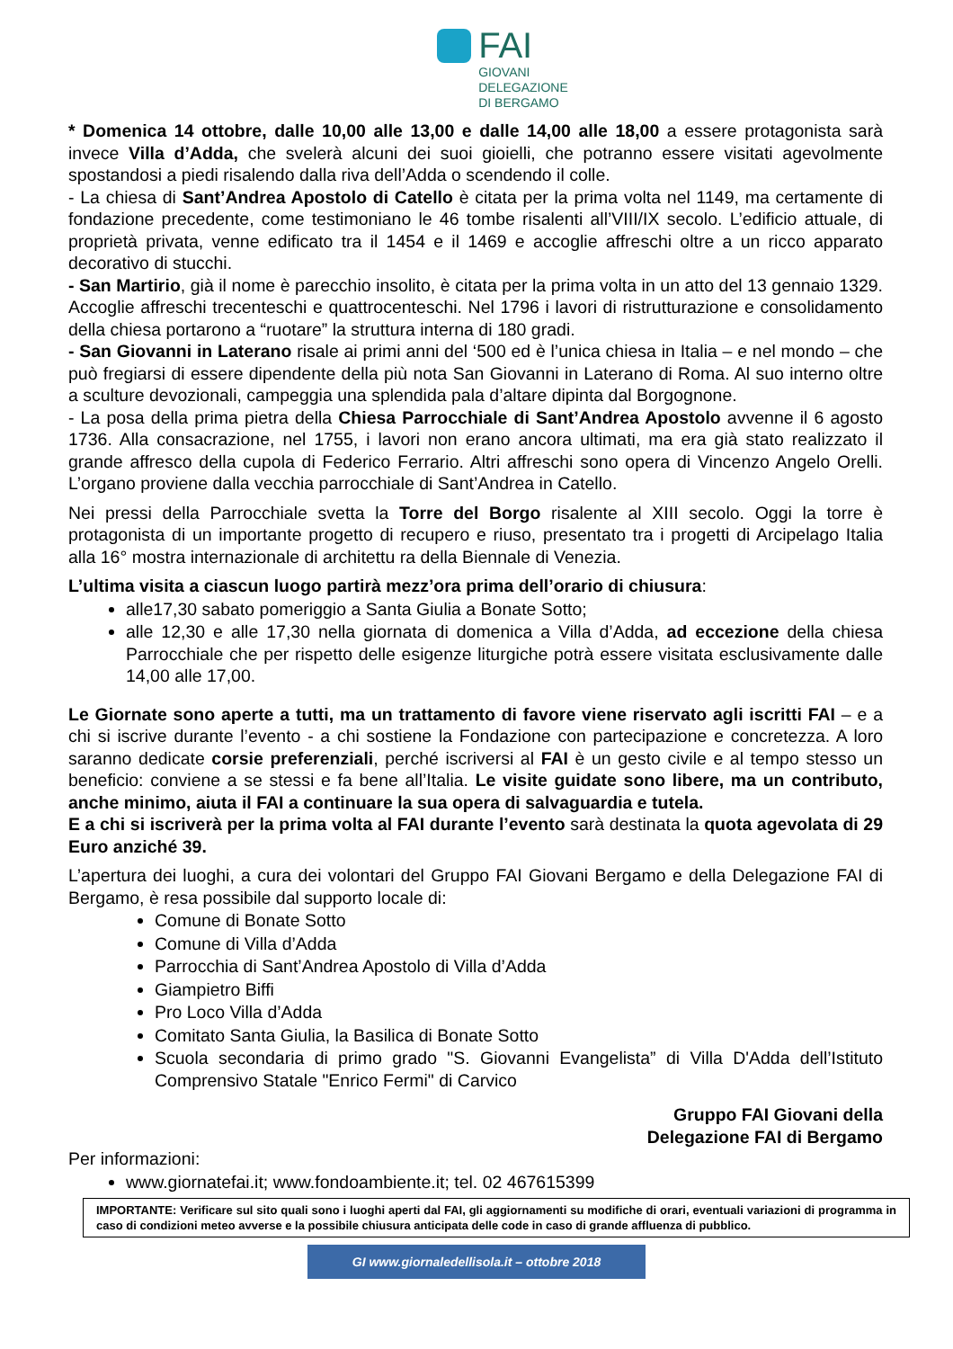FAI
GIOVANI
DELEGAZIONE
DI BERGAMO
* Domenica 14 ottobre, dalle 10,00 alle 13,00 e dalle 14,00 alle 18,00 a essere protagonista sarà invece Villa d’Adda, che svelerà alcuni dei suoi gioielli, che potranno essere visitati agevolmente spostandosi a piedi risalendo dalla riva dell’Adda o scendendo il colle.
- La chiesa di Sant’Andrea Apostolo di Catello è citata per la prima volta nel 1149, ma certamente di fondazione precedente, come testimoniano le 46 tombe risalenti all’VIII/IX secolo. L’edificio attuale, di proprietà privata, venne edificato tra il 1454 e il 1469 e accoglie affreschi oltre a un ricco apparato decorativo di stucchi.
- San Martirio, già il nome è parecchio insolito, è citata per la prima volta in un atto del 13 gennaio 1329. Accoglie affreschi trecenteschi e quattrocenteschi. Nel 1796 i lavori di ristrutturazione e consolidamento della chiesa portarono a “ruotare” la struttura interna di 180 gradi.
- San Giovanni in Laterano risale ai primi anni del ‘500 ed è l’unica chiesa in Italia – e nel mondo – che può fregiarsi di essere dipendente della più nota San Giovanni in Laterano di Roma. Al suo interno oltre a sculture devozionali, campeggia una splendida pala d’altare dipinta dal Borgognone.
- La posa della prima pietra della Chiesa Parrocchiale di Sant’Andrea Apostolo avvenne il 6 agosto 1736. Alla consacrazione, nel 1755, i lavori non erano ancora ultimati, ma era già stato realizzato il grande affresco della cupola di Federico Ferrario. Altri affreschi sono opera di Vincenzo Angelo Orelli. L’organo proviene dalla vecchia parrocchiale di Sant’Andrea in Catello.
Nei pressi della Parrocchiale svetta la Torre del Borgo risalente al XIII secolo. Oggi la torre è protagonista di un importante progetto di recupero e riuso, presentato tra i progetti di Arcipelago Italia alla 16° mostra internazionale di architettu ra della Biennale di Venezia.
L’ultima visita a ciascun luogo partirà mezz’ora prima dell’orario di chiusura:
alle17,30 sabato pomeriggio a Santa Giulia a Bonate Sotto;
alle 12,30 e alle 17,30 nella giornata di domenica a Villa d’Adda, ad eccezione della chiesa Parrocchiale che per rispetto delle esigenze liturgiche potrà essere visitata esclusivamente dalle 14,00 alle 17,00.
Le Giornate sono aperte a tutti, ma un trattamento di favore viene riservato agli iscritti FAI – e a chi si iscrive durante l’evento - a chi sostiene la Fondazione con partecipazione e concretezza. A loro saranno dedicate corsie preferenziali, perché iscriversi al FAI è un gesto civile e al tempo stesso un beneficio: conviene a se stessi e fa bene all’Italia. Le visite guidate sono libere, ma un contributo, anche minimo, aiuta il FAI a continuare la sua opera di salvaguardia e tutela.
E a chi si iscriverà per la prima volta al FAI durante l’evento sarà destinata la quota agevolata di 29 Euro anziché 39.
L’apertura dei luoghi, a cura dei volontari del Gruppo FAI Giovani Bergamo e della Delegazione FAI di Bergamo, è resa possibile dal supporto locale di:
Comune di Bonate Sotto
Comune di Villa d’Adda
Parrocchia di Sant’Andrea Apostolo di Villa d’Adda
Giampietro Biffi
Pro Loco Villa d’Adda
Comitato Santa Giulia, la Basilica di Bonate Sotto
Scuola secondaria di primo grado "S. Giovanni Evangelista” di Villa D'Adda dell’Istituto Comprensivo Statale "Enrico Fermi" di Carvico
Gruppo FAI Giovani della
Delegazione FAI di Bergamo
Per informazioni:
www.giornatefai.it; www.fondoambiente.it; tel. 02 467615399
IMPORTANTE: Verificare sul sito quali sono i luoghi aperti dal FAI, gli aggiornamenti su modifiche di orari, eventuali variazioni di programma in caso di condizioni meteo avverse e la possibile chiusura anticipata delle code in caso di grande affluenza di pubblico.
GI www.giornaledellisola.it – ottobre 2018